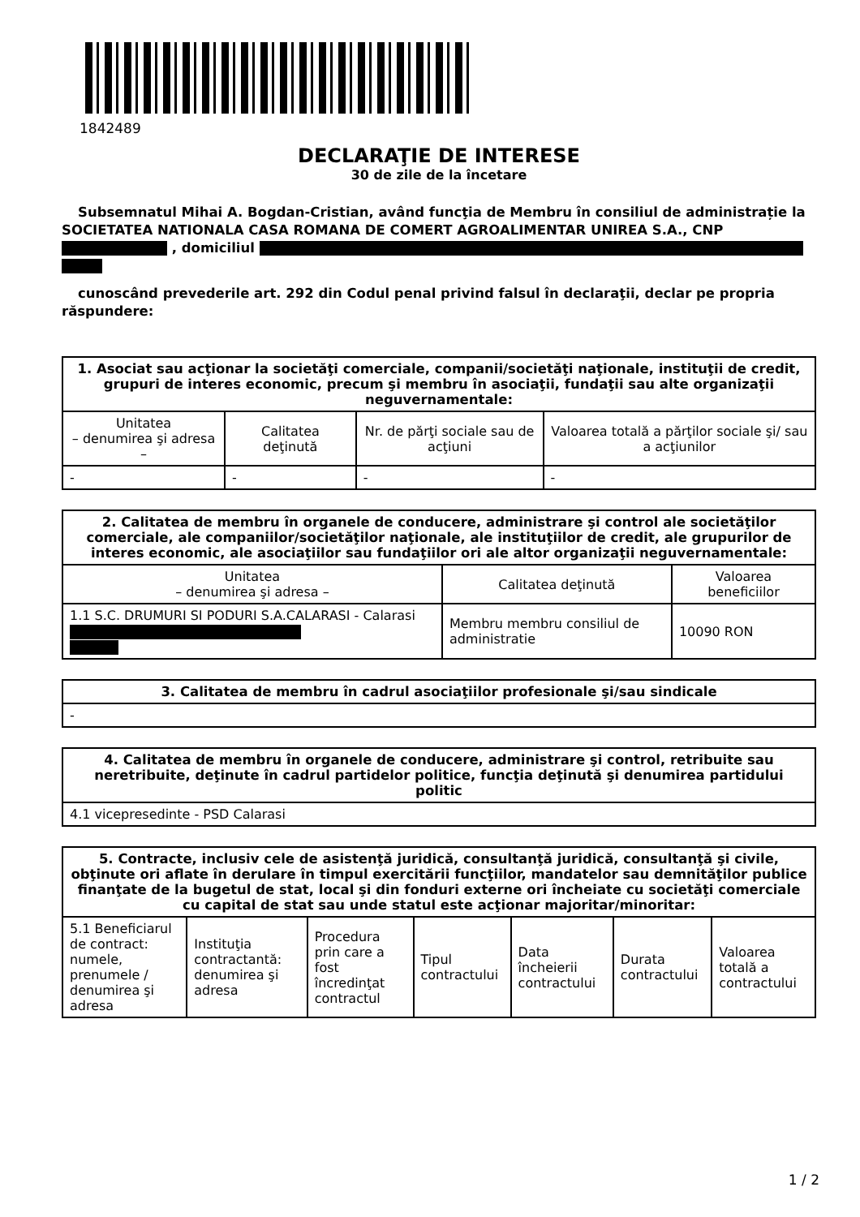1842489
DECLARAŢIE DE INTERESE
30 de zile de la încetare
Subsemnatul Mihai A. Bogdan-Cristian, având funcţia de Membru în consiliul de administrație la SOCIETATEA NATIONALA CASA ROMANA DE COMERT AGROALIMENTAR UNIREA S.A., CNP , domiciliul
cunoscând prevederile art. 292 din Codul penal privind falsul în declaraţii, declar pe propria răspundere:
| 1. Asociat sau acţionar la societăţi comerciale, companii/societăţi naţionale, instituţii de credit, grupuri de interes economic, precum şi membru în asociaţii, fundaţii sau alte organizaţii neguvernamentale: | | | |
| --- | --- | --- | --- |
| Unitatea – denumirea şi adresa – | Calitatea deţinută | Nr. de părţi sociale sau de acţiuni | Valoarea totală a părţilor sociale şi/ sau a acţiunilor |
| - | - | - | - |
| 2. Calitatea de membru în organele de conducere, administrare şi control ale societăţilor comerciale, ale companiilor/societăţilor naţionale, ale instituţiilor de credit, ale grupurilor de interes economic, ale asociaţiilor sau fundaţiilor ori ale altor organizaţii neguvernamentale: | | |
| --- | --- | --- |
| Unitatea – denumirea şi adresa – | Calitatea deţinută | Valoarea beneficiilor |
| 1.1 S.C. DRUMURI SI PODURI S.A.CALARASI - Calarasi | Membru membru consiliul de administratie | 10090 RON |
| 3. Calitatea de membru în cadrul asociaţiilor profesionale şi/sau sindicale |
| --- |
| - |
| 4. Calitatea de membru în organele de conducere, administrare şi control, retribuite sau neretribuite, deţinute în cadrul partidelor politice, funcţia deţinută şi denumirea partidului politic |
| --- |
| 4.1 vicepresedinte - PSD Calarasi |
| 5. Contracte, inclusiv cele de asistenţă juridică, consultanţă juridică, consultanţă şi civile, obţinute ori aflate în derulare în timpul exercitării funcţiilor, mandatelor sau demnităţilor publice finanţate de la bugetul de stat, local şi din fonduri externe ori încheiate cu societăţi comerciale cu capital de stat sau unde statul este acţionar majoritar/minoritar: | | | | | | |
| --- | --- | --- | --- | --- | --- | --- |
| 5.1 Beneficiarul de contract: numele, prenumele / denumirea şi adresa | Instituţia contractantă: denumirea şi adresa | Procedura prin care a fost încredinţat contractul | Tipul contractului | Data încheierii contractului | Durata contractului | Valoarea totală a contractului |
1 / 2